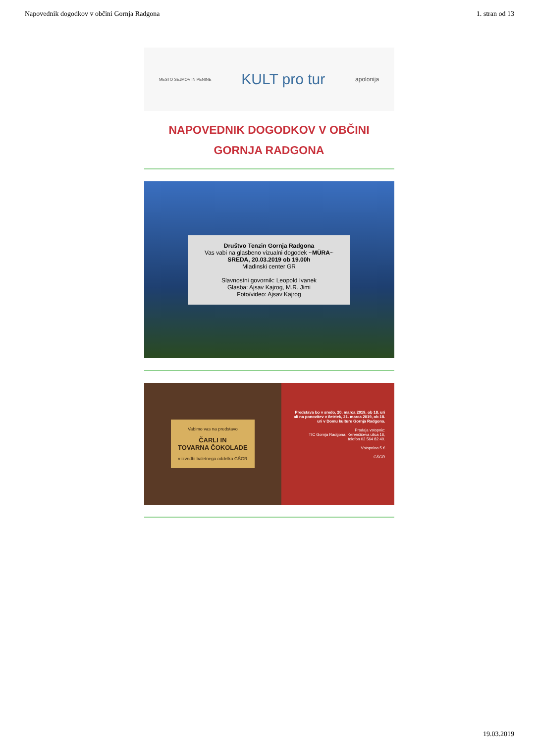Napovednik dogodkov v občini Gornja Radgona 1. stran od 13
MESTO SEJMOV IN PENINE KULT pro tur apolonija
NAPOVEDNIK DOGODKOV V OBČINI
GORNJA RADGONA
Društvo Tenzin Gornja Radgona
Vas vabi na glasbeno vizualni dogodek ~MÜRA~
SREDA, 20.03.2019 ob 19.00h
Mladinski center GR
Slavnostni govornik: Leopold Ivanek
Glasba: Ajsav Kajrog, M.R. Jimi
Foto/video: Ajsav Kajrog
Vabimo vas na predstavo
ČARLI IN
TOVARNA ČOKOLADE
v izvedbi baletnega oddelka GŠGR
Predstava bo v sredo, 20. marca 2019, ob 18. uri ali na ponovitev v četrtek, 21. marca 2019, ob 18. uri v Domu kulture Gornja Radgona.
Prodaja vstopnic:
TIC Gornja Radgona, Kerenčičeva ulica 16,
telefon 02 564 82 40.
Vstopnina 5 €
GŠGR
19.03.2019